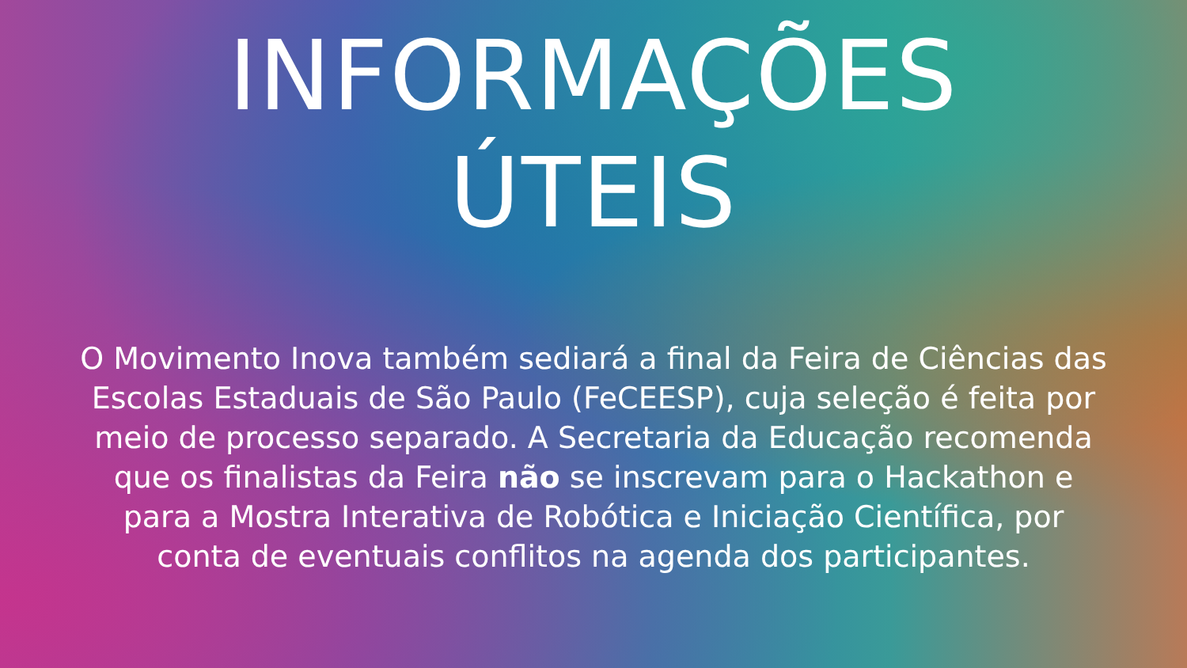INFORMAÇÕES
ÚTEIS
O Movimento Inova também sediará a final da Feira de Ciências das Escolas Estaduais de São Paulo (FeCEESP), cuja seleção é feita por meio de processo separado. A Secretaria da Educação recomenda que os finalistas da Feira não se inscrevam para o Hackathon e para a Mostra Interativa de Robótica e Iniciação Científica, por conta de eventuais conflitos na agenda dos participantes.